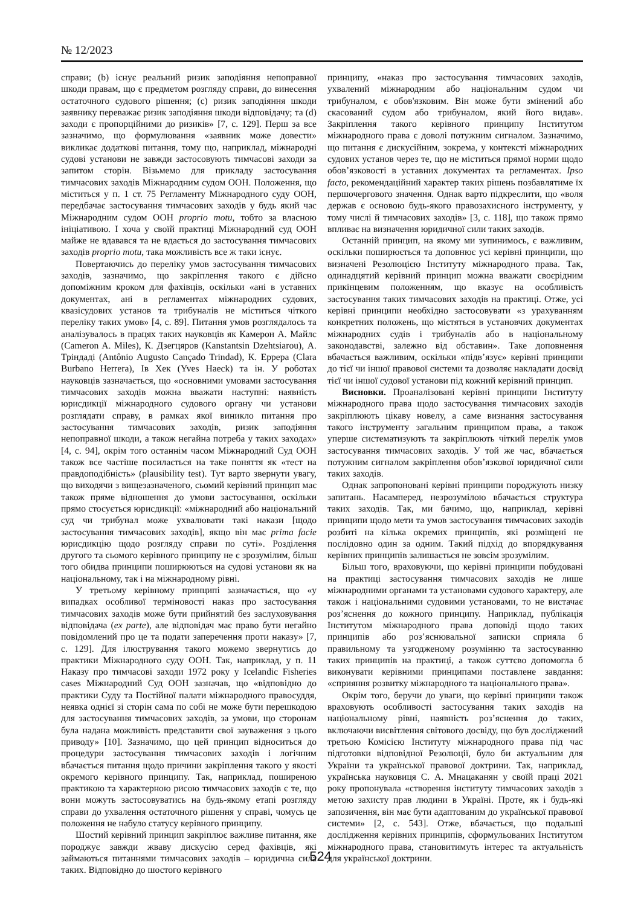№ 12/2023
справи; (b) існує реальний ризик заподіяння непоправної шкоди правам, що є предметом розгляду справи, до винесення остаточного судового рішення; (c) ризик заподіяння шкоди заявнику переважає ризик заподіяння шкоди відповідачу; та (d) заходи є пропорційними до ризиків» [7, с. 129]. Перш за все зазначимо, що формулювання «заявник може довести» викликає додаткові питання, тому що, наприклад, міжнародні судові установи не завжди застосовують тимчасові заходи за запитом сторін. Візьмемо для прикладу застосування тимчасових заходів Міжнародним судом ООН. Положення, що міститься у п. 1 ст. 75 Регламенту Міжнародного суду ООН, передбачає застосування тимчасових заходів у будь який час Міжнародним судом ООН proprio motu, тобто за власною ініціативою. І хоча у своїй практиці Міжнародний суд ООН майже не вдавався та не вдається до застосування тимчасових заходів proprio motu, така можливість все ж таки існує.
Повертаючись до переліку умов застосування тимчасових заходів, зазначимо, що закріплення такого є дійсно допоміжним кроком для фахівців, оскільки «ані в уставних документах, ані в регламентах міжнародних судових, квазісудових установ та трибуналів не міститься чіткого переліку таких умов» [4, с. 89]. Питання умов розглядалось та аналізувалось в працях таких науковців як Камерон А. Майлс (Cameron A. Miles), К. Дзегцяров (Kanstantsin Dzehtsiarou), А. Тріндаді (Antônio Augusto Cançado Trindad), К. Еррера (Clara Burbano Herrera), Ів Хек (Yves Haeck) та ін. У роботах науковців зазначається, що «основними умовами застосування тимчасових заходів можна вважати наступні: наявність юрисдикції міжнародного судового органу чи установи розглядати справу, в рамках якої виникло питання про застосування тимчасових заходів, ризик заподіяння непоправної шкоди, а також негайна потреба у таких заходах» [4, с. 94], окрім того останнім часом Міжнародний Суд ООН також все частіше посилається на таке поняття як «тест на правдоподібність» (plausibility test). Тут варто звернути увагу, що виходячи з вищезазначеного, сьомий керівний принцип має також пряме відношення до умови застосування, оскільки прямо стосується юрисдикції: «міжнародний або національний суд чи трибунал може ухвалювати такі накази [щодо застосування тимчасових заходів], якщо він має prima facie юрисдикцію щодо розгляду справи по суті». Розділення другого та сьомого керівного принципу не є зрозумілим, більш того обидва принципи поширюються на судові установи як на національному, так і на міжнародному рівні.
У третьому керівному принципі зазначається, що «у випадках особливої терміновості наказ про застосування тимчасових заходів може бути прийнятий без заслуховування відповідача (ex parte), але відповідач має право бути негайно повідомлений про це та подати заперечення проти наказу» [7, с. 129]. Для ілюстрування такого можемо звернутись до практики Міжнародного суду ООН. Так, наприклад, у п. 11 Наказу про тимчасові заходи 1972 року у Icelandic Fisheries cases Міжнародний Суд ООН зазначав, що «відповідно до практики Суду та Постійної палати міжнародного правосуддя, неявка однієї зі сторін сама по собі не може бути перешкодою для застосування тимчасових заходів, за умови, що сторонам була надана можливість представити свої зауваження з цього приводу» [10]. Зазначимо, що цей принцип відноситься до процедури застосування тимчасових заходів і логічним вбачається питання щодо причини закріплення такого у якості окремого керівного принципу. Так, наприклад, поширеною практикою та характерною рисою тимчасових заходів є те, що вони можуть застосовуватись на будь-якому етапі розгляду справи до ухвалення остаточного рішення у справі, чомусь це положення не набуло статусу керівного принципу.
Шостий керівний принцип закріплює важливе питання, яке породжує завжди жваву дискусію серед фахівців, які займаються питаннями тимчасових заходів – юридична сила таких. Відповідно до шостого керівного
принципу, «наказ про застосування тимчасових заходів, ухвалений міжнародним або національним судом чи трибуналом, є обов'язковим. Він може бути змінений або скасований судом або трибуналом, який його видав». Закріплення такого керівного принципу Інститутом міжнародного права є доволі потужним сигналом. Зазначимо, що питання є дискусійним, зокрема, у контексті міжнародних судових установ через те, що не міститься прямої норми щодо обов’язковості в уставних документах та регламентах. Ipso facto, рекомендаційний характер таких рішень позбавлятиме їх першочергового значення. Однак варто підкреслити, що «воля держав є основою будь-якого правозахисного інструменту, у тому числі й тимчасових заходів» [3, с. 118], що також прямо впливає на визначення юридичної сили таких заходів.
Останній принцип, на якому ми зупинимось, є важливим, оскільки поширюється та доповнює усі керівні принципи, що визначені Резолюцією Інституту міжнародного права. Так, одинадцятий керівний принцип можна вважати своєрідним прикінцевим положенням, що вказує на особливість застосування таких тимчасових заходів на практиці. Отже, усі керівні принципи необхідно застосовувати «з урахуванням конкретних положень, що містяться в установчих документах міжнародних судів і трибуналів або в національному законодавстві, залежно від обставин». Таке доповнення вбачається важливим, оскільки «підв’язує» керівні принципи до тієї чи іншої правової системи та дозволяє накладати досвід тієї чи іншої судової установи під кожний керівний принцип.
Висновки. Проаналізовані керівні принципи Інституту міжнародного права щодо застосування тимчасових заходів закріплюють цікаву новелу, а саме визнання застосування такого інструменту загальним принципом права, а також уперше систематизують та закріплюють чіткий перелік умов застосування тимчасових заходів. У той же час, вбачається потужним сигналом закріплення обов’язкової юридичної сили таких заходів.
Однак запропоновані керівні принципи породжують низку запитань. Насамперед, незрозумілою вбачається структура таких заходів. Так, ми бачимо, що, наприклад, керівні принципи щодо мети та умов застосування тимчасових заходів розбиті на кілька окремих принципів, які розміщені не послідовно один за одним. Такий підхід до впорядкування керівних принципів залишається не зовсім зрозумілим.
Більш того, враховуючи, що керівні принципи побудовані на практиці застосування тимчасових заходів не лише міжнародними органами та установами судового характеру, але також і національними судовими установами, то не вистачає роз’яснення до кожного принципу. Наприклад, публікація Інститутом міжнародного права доповіді щодо таких принципів або роз’яснювальної записки сприяла б правильному та узгодженому розумінню та застосуванню таких принципів на практиці, а також суттєво допомогла б виконувати керівними принципами поставлене завдання: «сприяння розвитку міжнародного та національного права».
Окрім того, беручи до уваги, що керівні принципи також враховують особливості застосування таких заходів на національному рівні, наявність роз’яснення до таких, включаючи висвітлення світового досвіду, що був досліджений третьою Комісією Інституту міжнародного права під час підготовки відповідної Резолюції, було би актуальним для України та української правової доктрини. Так, наприклад, українська науковиця С. А. Мнацаканян у своїй праці 2021 року пропонувала «створення інституту тимчасових заходів з метою захисту прав людини в Україні. Проте, як і будь-які запозичення, він має бути адаптованим до української правової системи» [2, с. 543]. Отже, вбачається, що подальші дослідження керівних принципів, сформульованих Інститутом міжнародного права, становитимуть інтерес та актуальність для української доктрини.
524